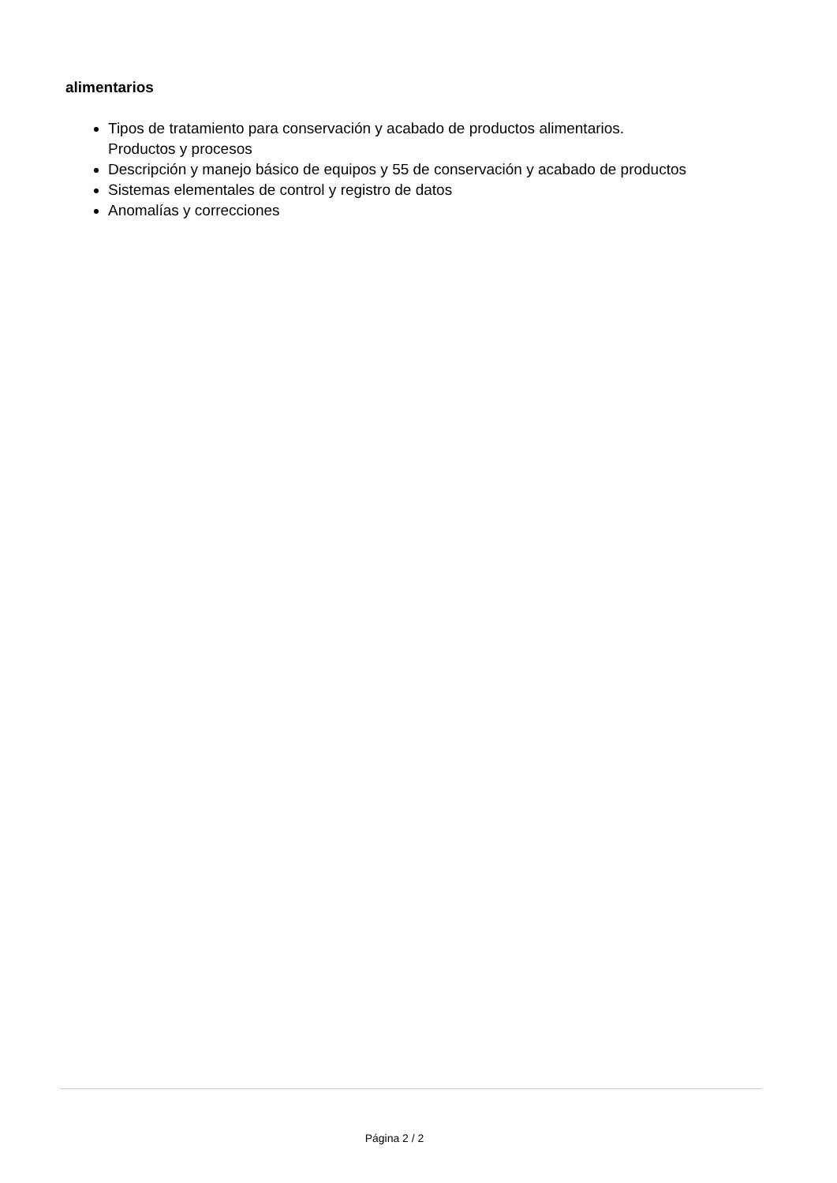alimentarios
Tipos de tratamiento para conservación y acabado de productos alimentarios.
Productos y procesos
Descripción y manejo básico de equipos y 55 de conservación y acabado de productos
Sistemas elementales de control y registro de datos
Anomalías y correcciones
Página 2 / 2